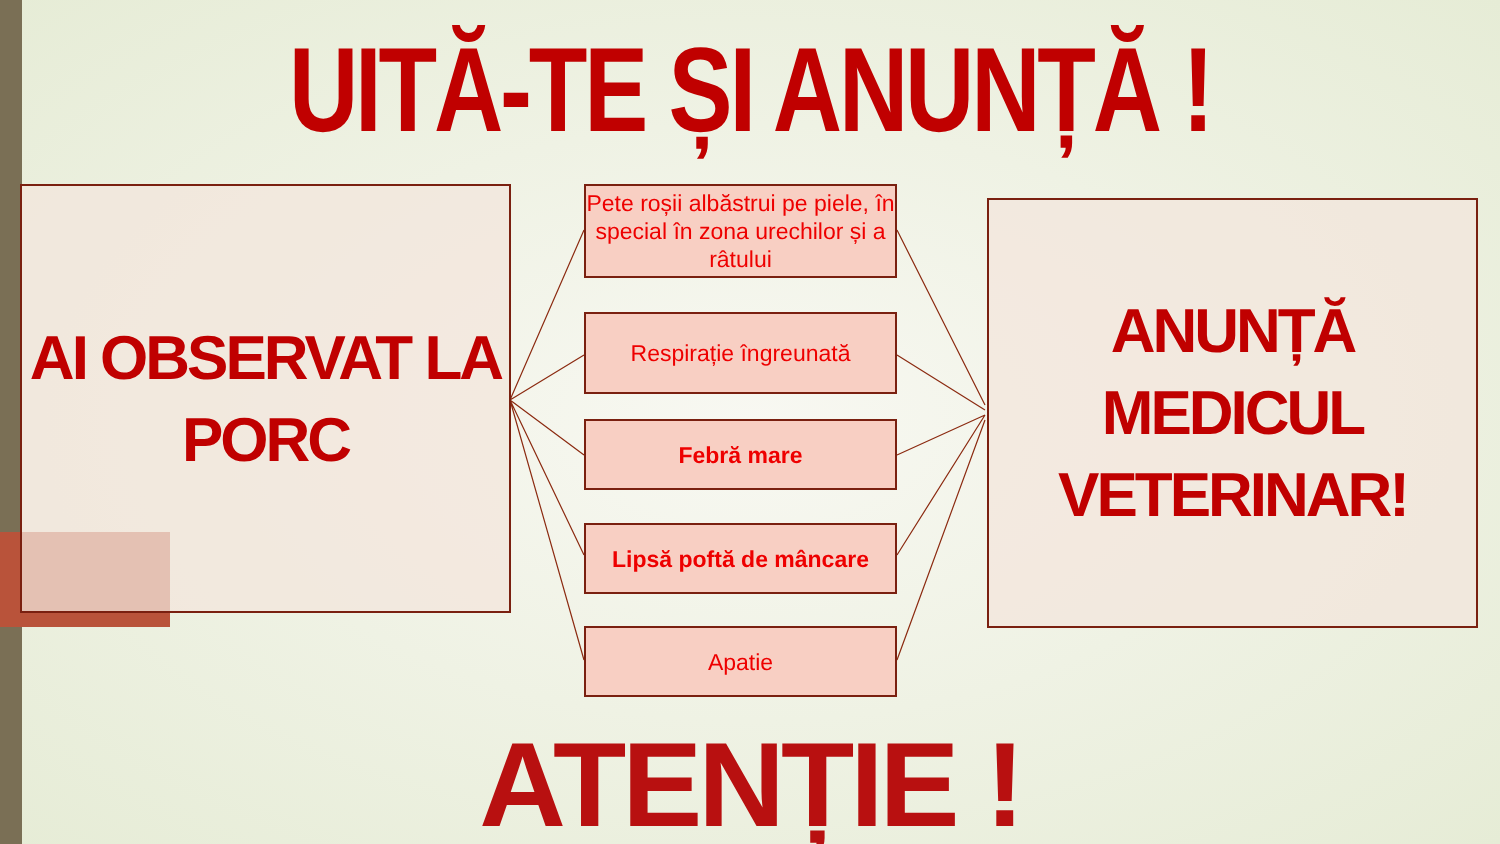UITĂ-TE ȘI ANUNȚĂ !
AI OBSERVAT LA PORC
Pete roșii albăstrui pe piele, în special în zona urechilor și a râtului
Respirație îngreunată
Febră mare
Lipsă poftă de mâncare
Apatie
ANUNȚĂ MEDICUL VETERINAR!
ATENȚIE !